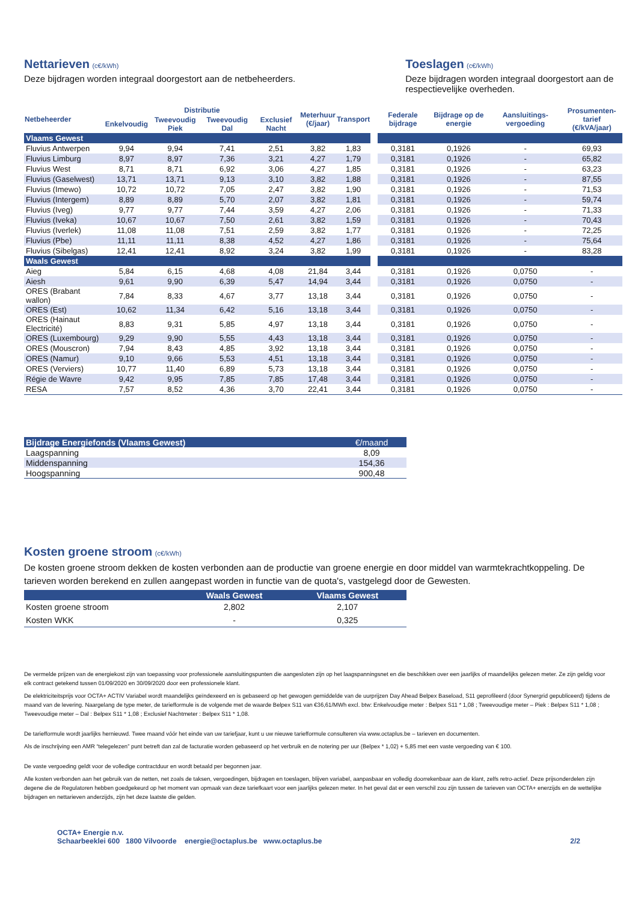Nettarieven
(c€/kWh)
Deze bijdragen worden integraal doorgestort aan de netbeheerders.
Toeslagen
(c€/kWh)
Deze bijdragen worden integraal doorgestort aan de respectievelijke overheden.
| Netbeheerder | Distributie | | | | Meterhuur (€/jaar) | Transport | | Federale bijdrage | Bijdrage op de energie | Aansluitings-vergoeding | Prosumenten-tarief (€/kVA/jaar) |
| | Enkelvoudig | Tweevoudig Piek | Tweevoudig Dal | Exclusief Nacht | | | | | | | |
| Vlaams Gewest | | | | | | | | | | | |
| Fluvius Antwerpen | 9,94 | 9,94 | 7,41 | 2,51 | 3,82 | 1,83 | | 0,3181 | 0,1926 | - | 69,93 |
| Fluvius Limburg | 8,97 | 8,97 | 7,36 | 3,21 | 4,27 | 1,79 | | 0,3181 | 0,1926 | - | 65,82 |
| Fluvius West | 8,71 | 8,71 | 6,92 | 3,06 | 4,27 | 1,85 | | 0,3181 | 0,1926 | - | 63,23 |
| Fluvius (Gaselwest) | 13,71 | 13,71 | 9,13 | 3,10 | 3,82 | 1,88 | | 0,3181 | 0,1926 | - | 87,55 |
| Fluvius (Imewo) | 10,72 | 10,72 | 7,05 | 2,47 | 3,82 | 1,90 | | 0,3181 | 0,1926 | - | 71,53 |
| Fluvius (Intergem) | 8,89 | 8,89 | 5,70 | 2,07 | 3,82 | 1,81 | | 0,3181 | 0,1926 | - | 59,74 |
| Fluvius (Iveg) | 9,77 | 9,77 | 7,44 | 3,59 | 4,27 | 2,06 | | 0,3181 | 0,1926 | - | 71,33 |
| Fluvius (Iveka) | 10,67 | 10,67 | 7,50 | 2,61 | 3,82 | 1,59 | | 0,3181 | 0,1926 | - | 70,43 |
| Fluvius (Iverlek) | 11,08 | 11,08 | 7,51 | 2,59 | 3,82 | 1,77 | | 0,3181 | 0,1926 | - | 72,25 |
| Fluvius (Pbe) | 11,11 | 11,11 | 8,38 | 4,52 | 4,27 | 1,86 | | 0,3181 | 0,1926 | - | 75,64 |
| Fluvius (Sibelgas) | 12,41 | 12,41 | 8,92 | 3,24 | 3,82 | 1,99 | | 0,3181 | 0,1926 | - | 83,28 |
| Waals Gewest | | | | | | | | | | | |
| Aieg | 5,84 | 6,15 | 4,68 | 4,08 | 21,84 | 3,44 | | 0,3181 | 0,1926 | 0,0750 | - |
| Aiesh | 9,61 | 9,90 | 6,39 | 5,47 | 14,94 | 3,44 | | 0,3181 | 0,1926 | 0,0750 | - |
| ORES (Brabant wallon) | 7,84 | 8,33 | 4,67 | 3,77 | 13,18 | 3,44 | | 0,3181 | 0,1926 | 0,0750 | - |
| ORES (Est) | 10,62 | 11,34 | 6,42 | 5,16 | 13,18 | 3,44 | | 0,3181 | 0,1926 | 0,0750 | - |
| ORES (Hainaut Electricité) | 8,83 | 9,31 | 5,85 | 4,97 | 13,18 | 3,44 | | 0,3181 | 0,1926 | 0,0750 | - |
| ORES (Luxembourg) | 9,29 | 9,90 | 5,55 | 4,43 | 13,18 | 3,44 | | 0,3181 | 0,1926 | 0,0750 | - |
| ORES (Mouscron) | 7,94 | 8,43 | 4,85 | 3,92 | 13,18 | 3,44 | | 0,3181 | 0,1926 | 0,0750 | - |
| ORES (Namur) | 9,10 | 9,66 | 5,53 | 4,51 | 13,18 | 3,44 | | 0,3181 | 0,1926 | 0,0750 | - |
| ORES (Verviers) | 10,77 | 11,40 | 6,89 | 5,73 | 13,18 | 3,44 | | 0,3181 | 0,1926 | 0,0750 | - |
| Régie de Wavre | 9,42 | 9,95 | 7,85 | 7,85 | 17,48 | 3,44 | | 0,3181 | 0,1926 | 0,0750 | - |
| RESA | 7,57 | 8,52 | 4,36 | 3,70 | 22,41 | 3,44 | | 0,3181 | 0,1926 | 0,0750 | - |
| Bijdrage Energiefonds (Vlaams Gewest) | €/maand |
| Laagspanning | 8,09 |
| Middenspanning | 154,36 |
| Hoogspanning | 900,48 |
Kosten groene stroom
(c€/kWh)
De kosten groene stroom dekken de kosten verbonden aan de productie van groene energie en door middel van warmtekrachtkoppeling. De tarieven worden berekend en zullen aangepast worden in functie van de quota's, vastgelegd door de Gewesten.
| | Waals Gewest | Vlaams Gewest |
| Kosten groene stroom | 2,802 | 2,107 |
| Kosten WKK | - | 0,325 |
De vermelde prijzen van de energiekost zijn van toepassing voor professionele aansluitingspunten die aangesloten zijn op het laagspanningsnet en die beschikken over een jaarlijks of maandelijks gelezen meter. Ze zijn geldig voor elk contract getekend tussen 01/09/2020 en 30/09/2020 door een professionele klant.
De elektriciteitsprijs voor OCTA+ ACTIV Variabel wordt maandelijks geïndexeerd en is gebaseerd op het gewogen gemiddelde van de uurprijzen Day Ahead Belpex Baseload, S11 geprofileerd (door Synergrid gepubliceerd) tijdens de maand van de levering. Naargelang de type meter, de tariefformule is de volgende met de waarde Belpex S11 van €36,61/MWh excl. btw: Enkelvoudige meter : Belpex S11 * 1,08 ; Tweevoudige meter – Piek : Belpex S11 * 1,08 ; Tweevoudige meter – Dal : Belpex S11 * 1,08 ; Exclusief Nachtmeter : Belpex S11 * 1,08.
De tariefformule wordt jaarlijks hernieuwd. Twee maand vóór het einde van uw tariefjaar, kunt u uw nieuwe tariefformule consulteren via www.octaplus.be – tarieven en documenten.
Als de inschrijving een AMR “telegelezen” punt betreft dan zal de facturatie worden gebaseerd op het verbruik en de notering per uur (Belpex * 1,02) + 5,85 met een vaste vergoeding van € 100.
De vaste vergoeding geldt voor de volledige contractduur en wordt betaald per begonnen jaar.
Alle kosten verbonden aan het gebruik van de netten, net zoals de taksen, vergoedingen, bijdragen en toeslagen, blijven variabel, aanpasbaar en volledig doorrekenbaar aan de klant, zelfs retro-actief. Deze prijsonderdelen zijn degene die de Regulatoren hebben goedgekeurd op het moment van opmaak van deze tariefkaart voor een jaarlijks gelezen meter. In het geval dat er een verschil zou zijn tussen de tarieven van OCTA+ enerzijds en de wettelijke bijdragen en nettarieven anderzijds, zijn het deze laatste die gelden.
OCTA+ Energie n.v.
Schaarbeeklei 600 1800 Vilvoorde energie@octaplus.be www.octaplus.be
2/2